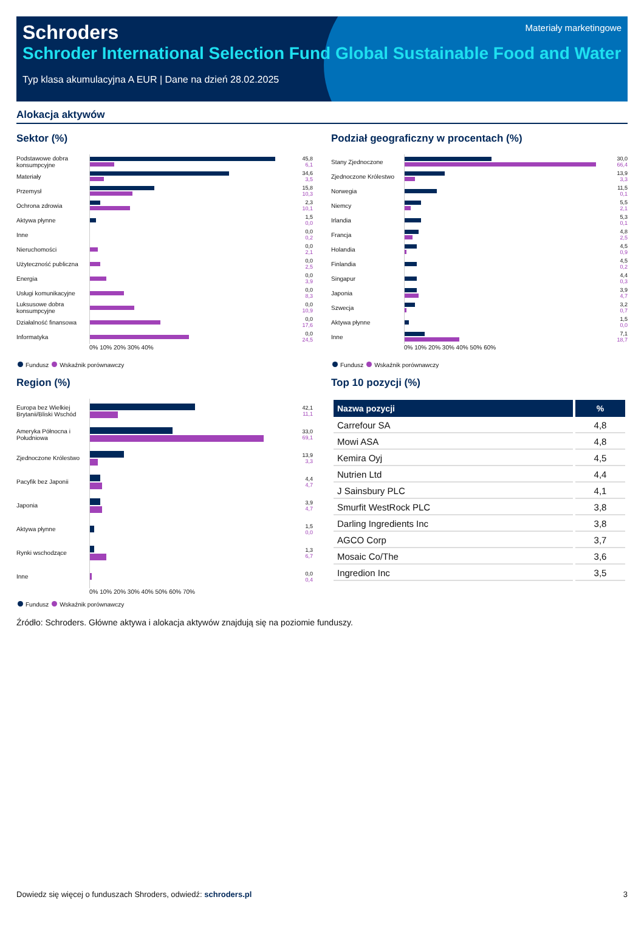Schroders
Materiały marketingowe
Schroder International Selection Fund Global Sustainable Food and Water
Typ klasa akumulacyjna A EUR | Dane na dzień 28.02.2025
Alokacja aktywów
Sektor (%)
Podstawowe dobra konsumpcyjne
45,8
6,1
Materiały
34,6
3,5
Przemysł
15,8
10,3
Ochrona zdrowia
2,3
10,1
Aktywa płynne 1,5
0,0
Inne 0,0
0,2
Nieruchomości 0,0
2,1
Użyteczność publiczna
0,0
2,5
Energia 0,0
3,9
Usługi komunikacyjne 0,0
8,3
Luksusowe dobra konsumpcyjne
0,0
10,9
Działalność finansowa
0,0
17,6
Informatyka
0,0
24,5
0% 10% 20% 30% 40%
Fundusz Wskaźnik porównawczy
Region (%)
Europa bez Wielkiej Brytanii/Bliski Wschód
42,1
11,1
Ameryka Północna i Południowa
33,0
69,1
Zjednoczone Królestwo
13,9
3,3
Pacyfik bez Japonii 4,4
4,7
Japonia 3,9
4,7
Aktywa płynne 1,5
0,0
Rynki wschodzące 1,3
6,7
Inne 0,0
0,4
0% 10% 20% 30% 40% 50% 60% 70%
Fundusz Wskaźnik porównawczy
Podział geograficzny w procentach (%)
Stany Zjednoczone
30,0
66,4
Zjednoczone Królestwo
13,9
3,3
Norwegia
11,5
0,1
Niemcy 5,5
2,1
Irlandia 5,3
0,1
Francja 4,8
2,5
Holandia 4,5
0,9
Finlandia 4,5
0,2
Singapur 4,4
0,3
Japonia 3,9
4,7
Szwecja 3,2
0,7
Aktywa płynne 1,5
0,0
Inne
7,1
18,7
0% 10% 20% 30% 40% 50% 60%
Fundusz Wskaźnik porównawczy
Top 10 pozycji (%)
| Nazwa pozycji | % |
| --- | --- |
| Carrefour SA | 4,8 |
| Mowi ASA | 4,8 |
| Kemira Oyj | 4,5 |
| Nutrien Ltd | 4,4 |
| J Sainsbury PLC | 4,1 |
| Smurfit WestRock PLC | 3,8 |
| Darling Ingredients Inc | 3,8 |
| AGCO Corp | 3,7 |
| Mosaic Co/The | 3,6 |
| Ingredion Inc | 3,5 |
Źródło: Schroders. Główne aktywa i alokacja aktywów znajdują się na poziomie funduszy.
Dowiedz się więcej o funduszach Shroders, odwiedź: schroders.pl 3